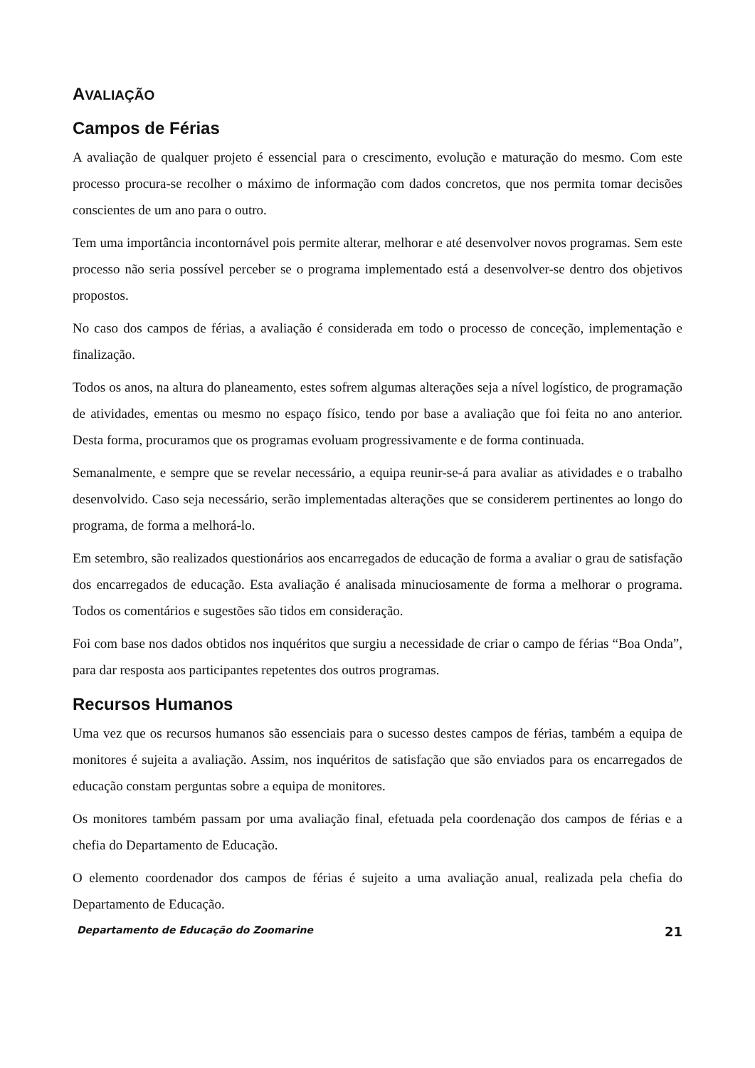AVALIAÇÃO
Campos de Férias
A avaliação de qualquer projeto é essencial para o crescimento, evolução e maturação do mesmo. Com este processo procura-se recolher o máximo de informação com dados concretos, que nos permita tomar decisões conscientes de um ano para o outro.
Tem uma importância incontornável pois permite alterar, melhorar e até desenvolver novos programas. Sem este processo não seria possível perceber se o programa implementado está a desenvolver-se dentro dos objetivos propostos.
No caso dos campos de férias, a avaliação é considerada em todo o processo de conceção, implementação e finalização.
Todos os anos, na altura do planeamento, estes sofrem algumas alterações seja a nível logístico, de programação de atividades, ementas ou mesmo no espaço físico, tendo por base a avaliação que foi feita no ano anterior. Desta forma, procuramos que os programas evoluam progressivamente e de forma continuada.
Semanalmente, e sempre que se revelar necessário, a equipa reunir-se-á para avaliar as atividades e o trabalho desenvolvido. Caso seja necessário, serão implementadas alterações que se considerem pertinentes ao longo do programa, de forma a melhorá-lo.
Em setembro, são realizados questionários aos encarregados de educação de forma a avaliar o grau de satisfação dos encarregados de educação. Esta avaliação é analisada minuciosamente de forma a melhorar o programa. Todos os comentários e sugestões são tidos em consideração.
Foi com base nos dados obtidos nos inquéritos que surgiu a necessidade de criar o campo de férias “Boa Onda”, para dar resposta aos participantes repetentes dos outros programas.
Recursos Humanos
Uma vez que os recursos humanos são essenciais para o sucesso destes campos de férias, também a equipa de monitores é sujeita a avaliação. Assim, nos inquéritos de satisfação que são enviados para os encarregados de educação constam perguntas sobre a equipa de monitores.
Os monitores também passam por uma avaliação final, efetuada pela coordenação dos campos de férias e a chefia do Departamento de Educação.
O elemento coordenador dos campos de férias é sujeito a uma avaliação anual, realizada pela chefia do Departamento de Educação.
Departamento de Educação do Zoomarine 21